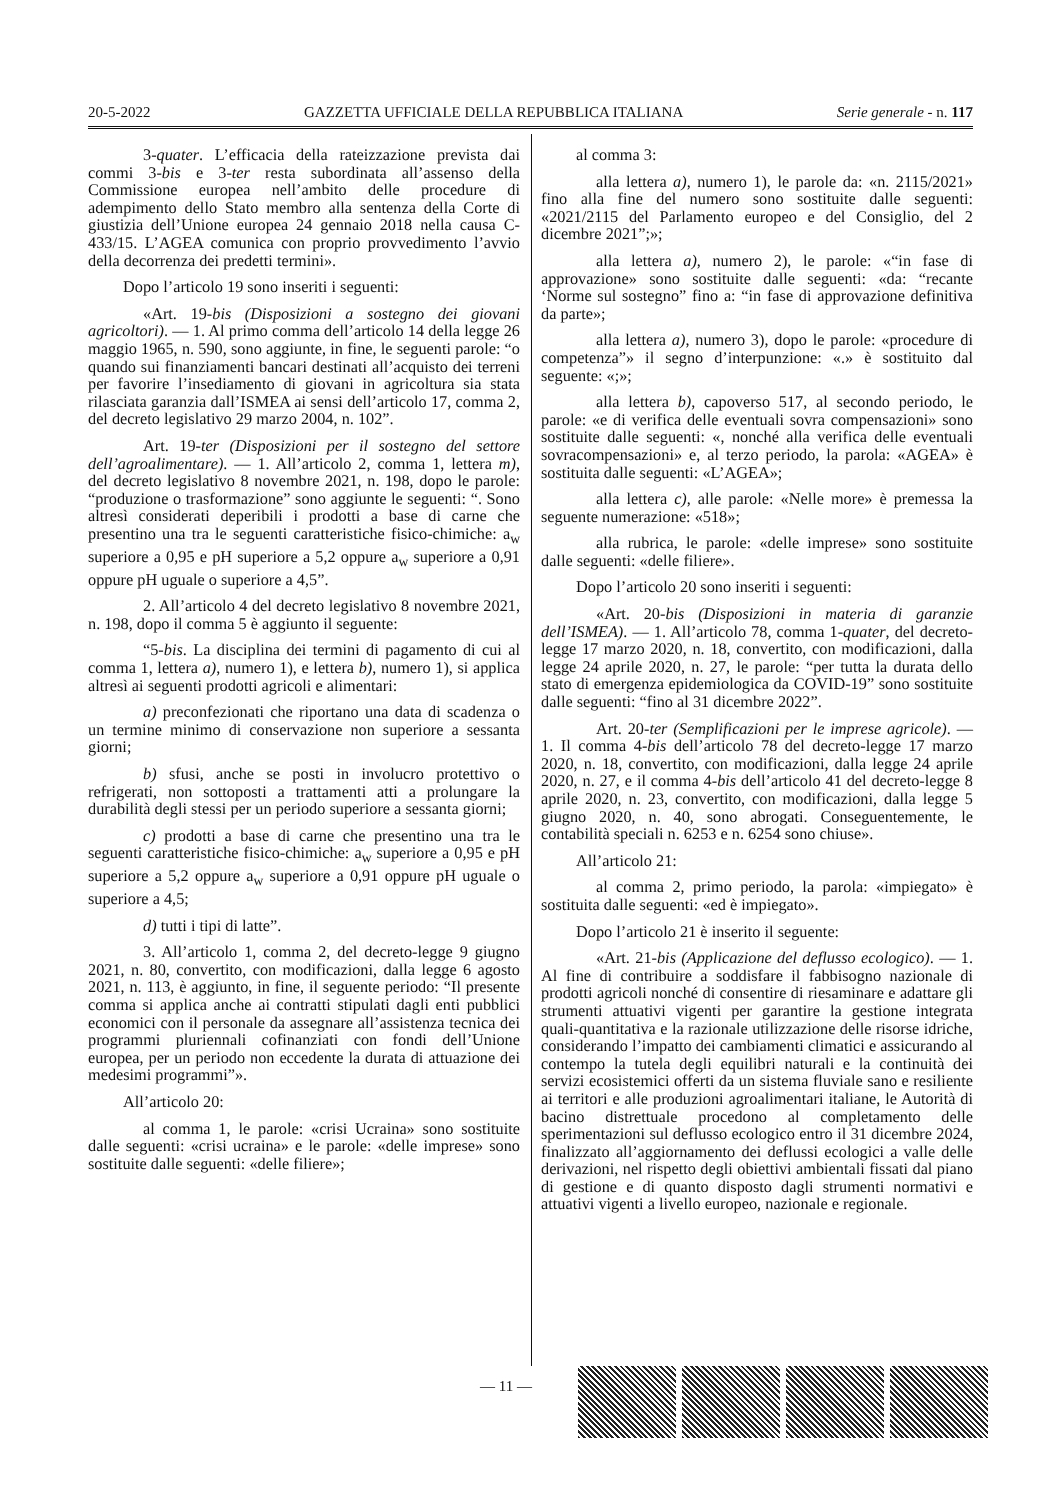20-5-2022 GAZZETTA UFFICIALE DELLA REPUBBLICA ITALIANA Serie generale - n. 117
3-quater. L’efficacia della rateizzazione prevista dai commi 3-bis e 3-ter resta subordinata all’assenso della Commissione europea nell’ambito delle procedure di adempimento dello Stato membro alla sentenza della Corte di giustizia dell’Unione europea 24 gennaio 2018 nella causa C-433/15. L’AGEA comunica con proprio provvedimento l’avvio della decorrenza dei predetti termini».
Dopo l’articolo 19 sono inseriti i seguenti:
«Art. 19-bis (Disposizioni a sostegno dei giovani agricoltori). — 1. Al primo comma dell’articolo 14 della legge 26 maggio 1965, n. 590, sono aggiunte, in fine, le seguenti parole: “o quando sui finanziamenti bancari destinati all’acquisto dei terreni per favorire l’insediamento di giovani in agricoltura sia stata rilasciata garanzia dall’ISMEA ai sensi dell’articolo 17, comma 2, del decreto legislativo 29 marzo 2004, n. 102”.
Art. 19-ter (Disposizioni per il sostegno del settore dell’agroalimentare). — 1. All’articolo 2, comma 1, lettera m), del decreto legislativo 8 novembre 2021, n. 198, dopo le parole: “produzione o trasformazione” sono aggiunte le seguenti: “. Sono altresì considerati deperibili i prodotti a base di carne che presentino una tra le seguenti caratteristiche fisico-chimiche: a<sub>w</sub> superiore a 0,95 e pH superiore a 5,2 oppure a<sub>w</sub> superiore a 0,91 oppure pH uguale o superiore a 4,5”.
2. All’articolo 4 del decreto legislativo 8 novembre 2021, n. 198, dopo il comma 5 è aggiunto il seguente:
“5-bis. La disciplina dei termini di pagamento di cui al comma 1, lettera a), numero 1), e lettera b), numero 1), si applica altresì ai seguenti prodotti agricoli e alimentari:
a) preconfezionati che riportano una data di scadenza o un termine minimo di conservazione non superiore a sessanta giorni;
b) sfusi, anche se posti in involucro protettivo o refrigerati, non sottoposti a trattamenti atti a prolungare la durabilità degli stessi per un periodo superiore a sessanta giorni;
c) prodotti a base di carne che presentino una tra le seguenti caratteristiche fisico-chimiche: a<sub>w</sub> superiore a 0,95 e pH superiore a 5,2 oppure a<sub>w</sub> superiore a 0,91 oppure pH uguale o superiore a 4,5;
d) tutti i tipi di latte”.
3. All’articolo 1, comma 2, del decreto-legge 9 giugno 2021, n. 80, convertito, con modificazioni, dalla legge 6 agosto 2021, n. 113, è aggiunto, in fine, il seguente periodo: “Il presente comma si applica anche ai contratti stipulati dagli enti pubblici economici con il personale da assegnare all’assistenza tecnica dei programmi pluriennali cofinanziati con fondi dell’Unione europea, per un periodo non eccedente la durata di attuazione dei medesimi programmi”».
All’articolo 20:
al comma 1, le parole: «crisi Ucraina» sono sostituite dalle seguenti: «crisi ucraina» e le parole: «delle imprese» sono sostituite dalle seguenti: «delle filiere»;
al comma 3:
alla lettera a), numero 1), le parole da: «n. 2115/2021» fino alla fine del numero sono sostituite dalle seguenti: «2021/2115 del Parlamento europeo e del Consiglio, del 2 dicembre 2021”;»;
alla lettera a), numero 2), le parole: «“in fase di approvazione» sono sostituite dalle seguenti: «da: “recante ‘Norme sul sostegno” fino a: “in fase di approvazione definitiva da parte»;
alla lettera a), numero 3), dopo le parole: «procedure di competenza”» il segno d’interpunzione: «.» è sostituito dal seguente: «;»;
alla lettera b), capoverso 517, al secondo periodo, le parole: «e di verifica delle eventuali sovra compensazioni» sono sostituite dalle seguenti: «, nonché alla verifica delle eventuali sovracompensazioni» e, al terzo periodo, la parola: «AGEA» è sostituita dalle seguenti: «L’AGEA»;
alla lettera c), alle parole: «Nelle more» è premessa la seguente numerazione: «518»;
alla rubrica, le parole: «delle imprese» sono sostituite dalle seguenti: «delle filiere».
Dopo l’articolo 20 sono inseriti i seguenti:
«Art. 20-bis (Disposizioni in materia di garanzie dell’ISMEA). — 1. All’articolo 78, comma 1-quater, del decreto-legge 17 marzo 2020, n. 18, convertito, con modificazioni, dalla legge 24 aprile 2020, n. 27, le parole: “per tutta la durata dello stato di emergenza epidemiologica da COVID-19” sono sostituite dalle seguenti: “fino al 31 dicembre 2022”.
Art. 20-ter (Semplificazioni per le imprese agricole). — 1. Il comma 4-bis dell’articolo 78 del decreto-legge 17 marzo 2020, n. 18, convertito, con modificazioni, dalla legge 24 aprile 2020, n. 27, e il comma 4-bis dell’articolo 41 del decreto-legge 8 aprile 2020, n. 23, convertito, con modificazioni, dalla legge 5 giugno 2020, n. 40, sono abrogati. Conseguentemente, le contabilità speciali n. 6253 e n. 6254 sono chiuse».
All’articolo 21:
al comma 2, primo periodo, la parola: «impiegato» è sostituita dalle seguenti: «ed è impiegato».
Dopo l’articolo 21 è inserito il seguente:
«Art. 21-bis (Applicazione del deflusso ecologico). — 1. Al fine di contribuire a soddisfare il fabbisogno nazionale di prodotti agricoli nonché di consentire di riesaminare e adattare gli strumenti attuativi vigenti per garantire la gestione integrata quali-quantitativa e la razionale utilizzazione delle risorse idriche, considerando l’impatto dei cambiamenti climatici e assicurando al contempo la tutela degli equilibri naturali e la continuità dei servizi ecosistemici offerti da un sistema fluviale sano e resiliente ai territori e alle produzioni agroalimentari italiane, le Autorità di bacino distrettuale procedono al completamento delle sperimentazioni sul deflusso ecologico entro il 31 dicembre 2024, finalizzato all’aggiornamento dei deflussi ecologici a valle delle derivazioni, nel rispetto degli obiettivi ambientali fissati dal piano di gestione e di quanto disposto dagli strumenti normativi e attuativi vigenti a livello europeo, nazionale e regionale.
— 11 —